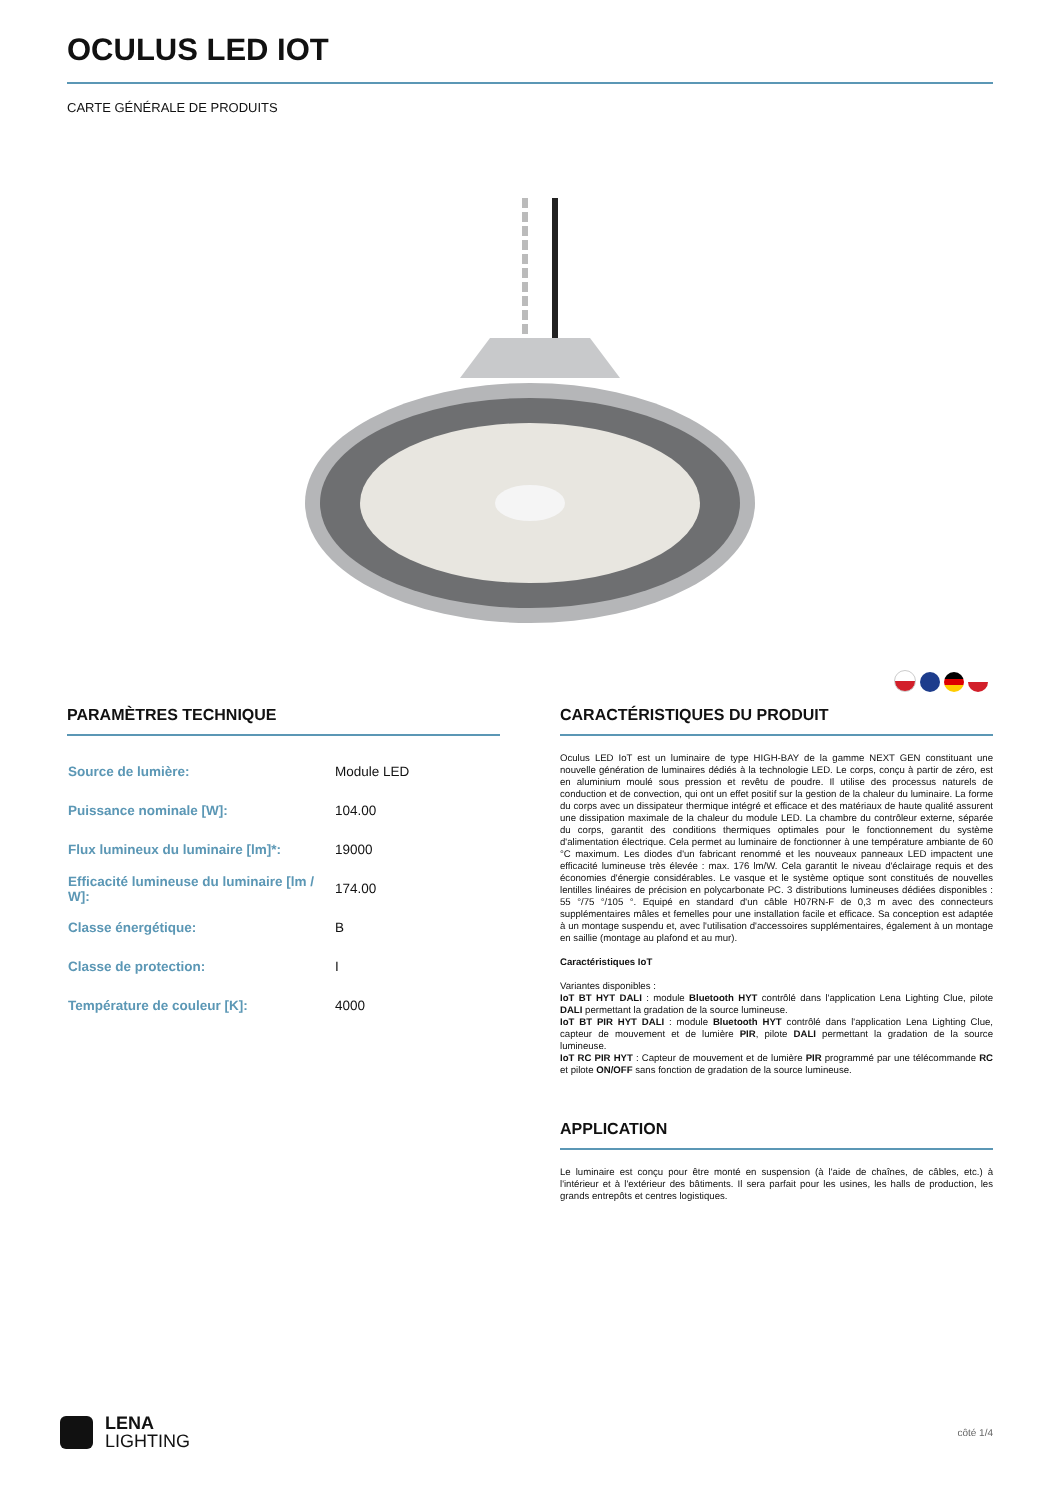OCULUS LED IOT
CARTE GÉNÉRALE DE PRODUITS
PARAMÈTRES TECHNIQUE
| Source de lumière: | Module LED |
| Puissance nominale [W]: | 104.00 |
| Flux lumineux du luminaire [lm]*: | 19000 |
| Efficacité lumineuse du luminaire [lm / W]: | 174.00 |
| Classe énergétique: | B |
| Classe de protection: | I |
| Température de couleur [K]: | 4000 |
CARACTÉRISTIQUES DU PRODUIT
Oculus LED IoT est un luminaire de type HIGH-BAY de la gamme NEXT GEN constituant une nouvelle génération de luminaires dédiés à la technologie LED. Le corps, conçu à partir de zéro, est en aluminium moulé sous pression et revêtu de poudre. Il utilise des processus naturels de conduction et de convection, qui ont un effet positif sur la gestion de la chaleur du luminaire. La forme du corps avec un dissipateur thermique intégré et efficace et des matériaux de haute qualité assurent une dissipation maximale de la chaleur du module LED. La chambre du contrôleur externe, séparée du corps, garantit des conditions thermiques optimales pour le fonctionnement du système d'alimentation électrique. Cela permet au luminaire de fonctionner à une température ambiante de 60 °C maximum. Les diodes d'un fabricant renommé et les nouveaux panneaux LED impactent une efficacité lumineuse très élevée : max. 176 lm/W. Cela garantit le niveau d'éclairage requis et des économies d'énergie considérables. Le vasque et le système optique sont constitués de nouvelles lentilles linéaires de précision en polycarbonate PC. 3 distributions lumineuses dédiées disponibles : 55 °/75 °/105 °. Equipé en standard d'un câble H07RN-F de 0,3 m avec des connecteurs supplémentaires mâles et femelles pour une installation facile et efficace. Sa conception est adaptée à un montage suspendu et, avec l'utilisation d'accessoires supplémentaires, également à un montage en saillie (montage au plafond et au mur).
Caractéristiques IoT
Variantes disponibles :
IoT BT HYT DALI : module Bluetooth HYT contrôlé dans l'application Lena Lighting Clue, pilote DALI permettant la gradation de la source lumineuse.
IoT BT PIR HYT DALI : module Bluetooth HYT contrôlé dans l'application Lena Lighting Clue, capteur de mouvement et de lumière PIR, pilote DALI permettant la gradation de la source lumineuse.
IoT RC PIR HYT : Capteur de mouvement et de lumière PIR programmé par une télécommande RC et pilote ON/OFF sans fonction de gradation de la source lumineuse.
APPLICATION
Le luminaire est conçu pour être monté en suspension (à l'aide de chaînes, de câbles, etc.) à l'intérieur et à l'extérieur des bâtiments. Il sera parfait pour les usines, les halls de production, les grands entrepôts et centres logistiques.
LENA
LIGHTING
côté 1/4